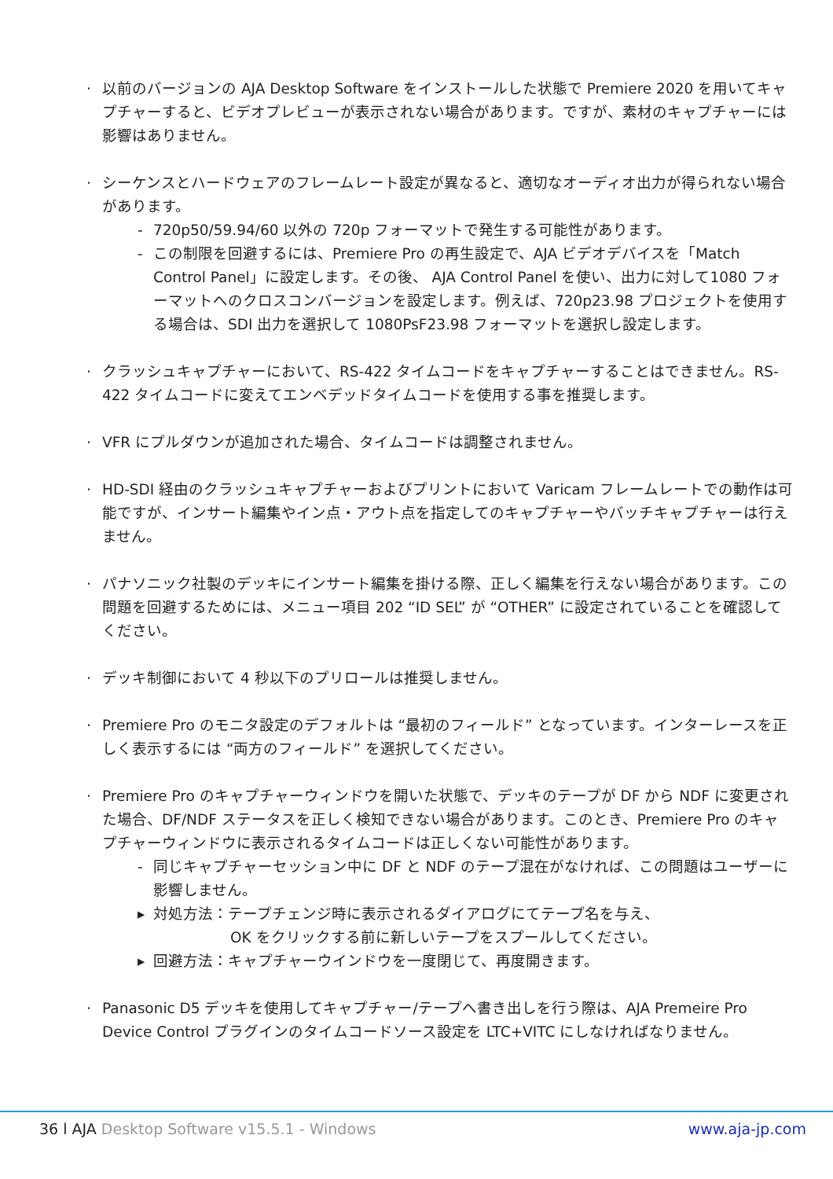· 以前のバージョンの AJA Desktop Software をインストールした状態で Premiere 2020 を用いてキャプチャーすると、ビデオプレビューが表示されない場合があります。ですが、素材のキャプチャーには影響はありません。
· シーケンスとハードウェアのフレームレート設定が異なると、適切なオーディオ出力が得られない場合があります。
- 720p50/59.94/60 以外の 720p フォーマットで発生する可能性があります。
- この制限を回避するには、Premiere Pro の再生設定で、AJA ビデオデバイスを「Match Control Panel」に設定します。その後、 AJA Control Panel を使い、出力に対して1080 フォーマットへのクロスコンバージョンを設定します。例えば、720p23.98 プロジェクトを使用する場合は、SDI 出力を選択して 1080PsF23.98 フォーマットを選択し設定します。
· クラッシュキャプチャーにおいて、RS-422 タイムコードをキャプチャーすることはできません。RS-422 タイムコードに変えてエンベデッドタイムコードを使用する事を推奨します。
· VFR にプルダウンが追加された場合、タイムコードは調整されません。
· HD-SDI 経由のクラッシュキャプチャーおよびプリントにおいて Varicam フレームレートでの動作は可能ですが、インサート編集やイン点・アウト点を指定してのキャプチャーやバッチキャプチャーは行えません。
· パナソニック社製のデッキにインサート編集を掛ける際、正しく編集を行えない場合があります。この問題を回避するためには、メニュー項目 202 “ID SEL” が “OTHER” に設定されていることを確認してください。
· デッキ制御において 4 秒以下のプリロールは推奨しません。
· Premiere Pro のモニタ設定のデフォルトは “最初のフィールド” となっています。インターレースを正しく表示するには “両方のフィールド” を選択してください。
· Premiere Pro のキャプチャーウィンドウを開いた状態で、デッキのテープが DF から NDF に変更された場合、DF/NDF ステータスを正しく検知できない場合があります。このとき、Premiere Pro のキャプチャーウィンドウに表示されるタイムコードは正しくない可能性があります。
- 同じキャプチャーセッション中に DF と NDF のテープ混在がなければ、この問題はユーザーに影響しません。
▸ 対処方法：テープチェンジ時に表示されるダイアログにてテープ名を与え、
OK をクリックする前に新しいテープをスプールしてください。
▸ 回避方法：キャプチャーウインドウを一度閉じて、再度開きます。
· Panasonic D5 デッキを使用してキャプチャー/テープへ書き出しを行う際は、AJA Premeire Pro Device Control プラグインのタイムコードソース設定を LTC+VITC にしなければなりません。
36 l AJA Desktop Software v15.5.1 - Windows www.aja-jp.com